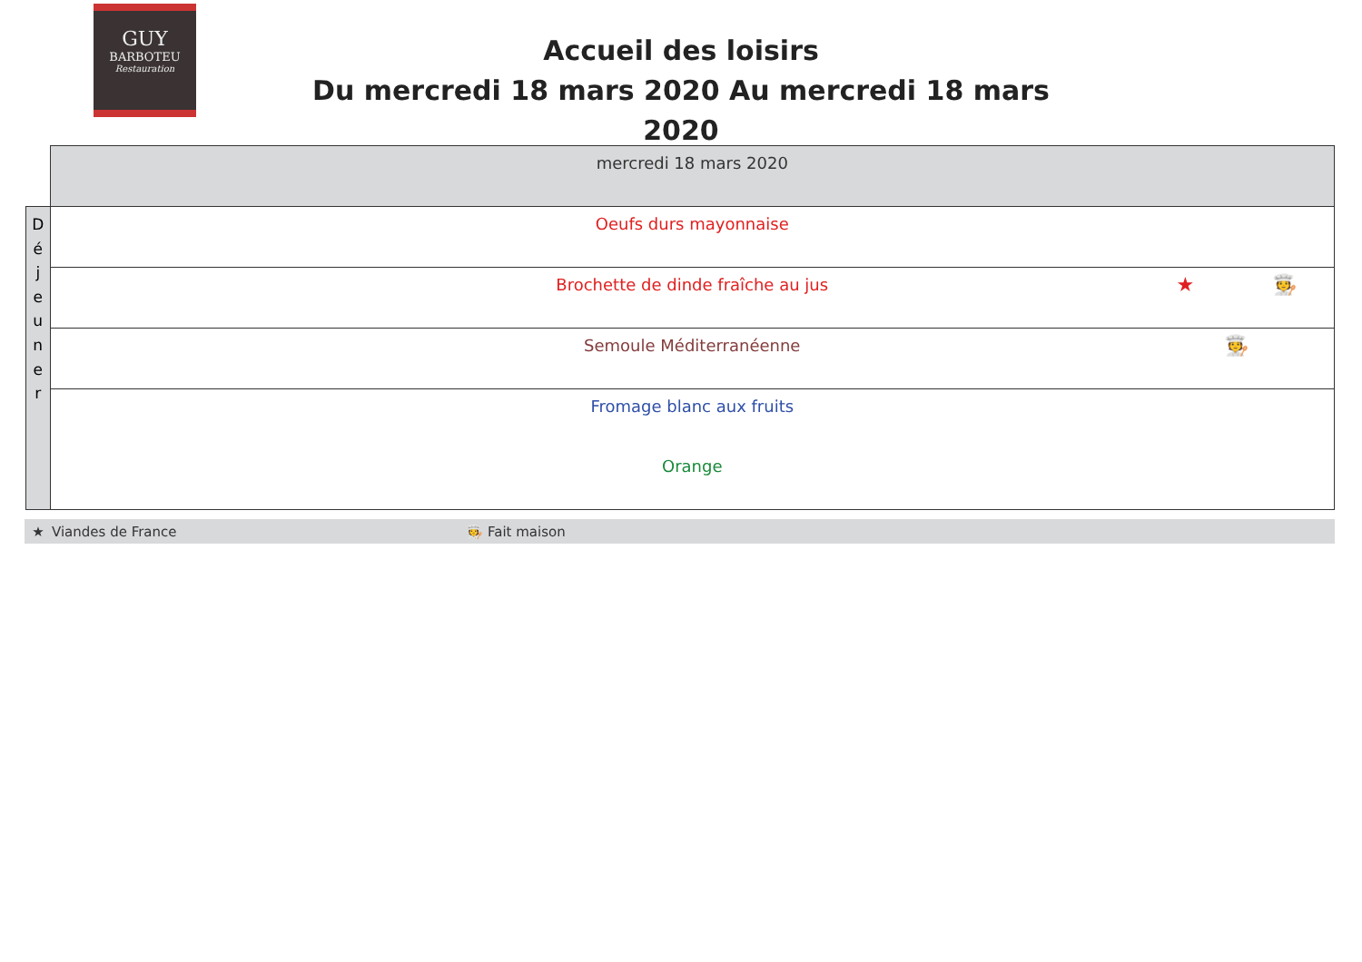GUY
BARBOTEU
Restauration
Accueil des loisirs
Du mercredi 18 mars 2020 Au mercredi 18 mars 2020
| | mercredi 18 mars 2020 |
| D é j e u n e r | Oeufs durs mayonnaise |
| | Brochette de dinde fraîche au jus ★ 🧑‍🍳 |
| | Semoule Méditerranéenne 🧑‍🍳 |
| | Fromage blanc aux fruits |
| | Orange |
★ Viandes de France 🧑‍🍳 Fait maison